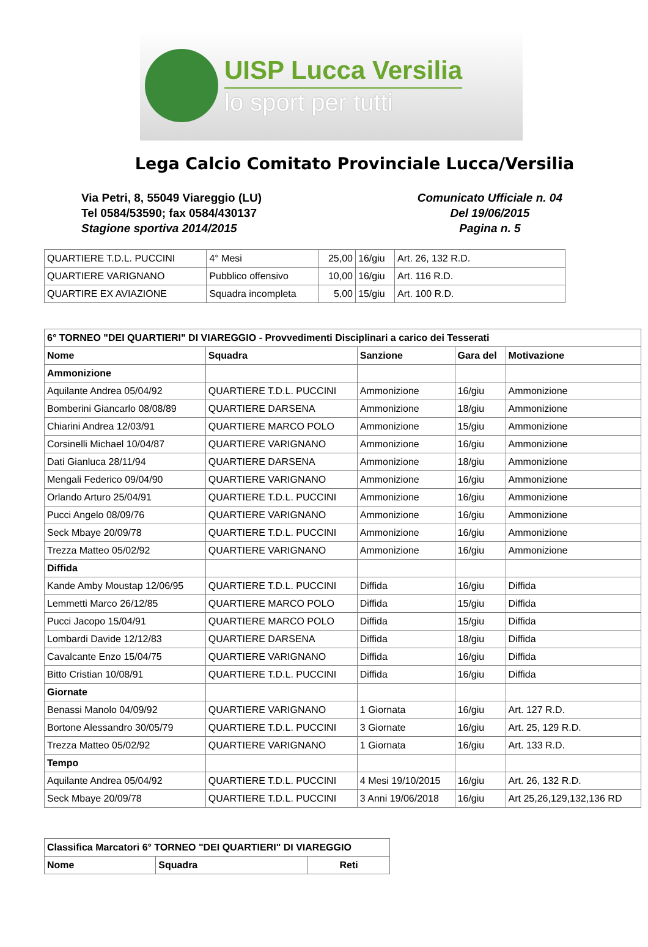UISP Lucca Versilia
lo sport per tutti
Lega Calcio Comitato Provinciale Lucca/Versilia
Via Petri, 8, 55049 Viareggio (LU)
Tel 0584/53590; fax 0584/430137
Stagione sportiva 2014/2015
Comunicato Ufficiale n. 04
Del 19/06/2015
Pagina n. 5
| QUARTIERE T.D.L. PUCCINI | 4° Mesi | 25,00 | 16/giu | Art. 26, 132 R.D. |
| QUARTIERE VARIGNANO | Pubblico offensivo | 10,00 | 16/giu | Art. 116 R.D. |
| QUARTIRE EX AVIAZIONE | Squadra incompleta | 5,00 | 15/giu | Art. 100 R.D. |
| 6° TORNEO "DEI QUARTIERI" DI VIAREGGIO - Provvedimenti Disciplinari a carico dei Tesserati | | | | |
| --- | --- | --- | --- | --- |
| Nome | Squadra | Sanzione | Gara del | Motivazione |
| Ammonizione | | | | |
| Aquilante Andrea 05/04/92 | QUARTIERE T.D.L. PUCCINI | Ammonizione | 16/giu | Ammonizione |
| Bomberini Giancarlo 08/08/89 | QUARTIERE DARSENA | Ammonizione | 18/giu | Ammonizione |
| Chiarini Andrea 12/03/91 | QUARTIERE MARCO POLO | Ammonizione | 15/giu | Ammonizione |
| Corsinelli Michael 10/04/87 | QUARTIERE VARIGNANO | Ammonizione | 16/giu | Ammonizione |
| Dati Gianluca 28/11/94 | QUARTIERE DARSENA | Ammonizione | 18/giu | Ammonizione |
| Mengali Federico 09/04/90 | QUARTIERE VARIGNANO | Ammonizione | 16/giu | Ammonizione |
| Orlando Arturo 25/04/91 | QUARTIERE T.D.L. PUCCINI | Ammonizione | 16/giu | Ammonizione |
| Pucci Angelo 08/09/76 | QUARTIERE VARIGNANO | Ammonizione | 16/giu | Ammonizione |
| Seck Mbaye 20/09/78 | QUARTIERE T.D.L. PUCCINI | Ammonizione | 16/giu | Ammonizione |
| Trezza Matteo 05/02/92 | QUARTIERE VARIGNANO | Ammonizione | 16/giu | Ammonizione |
| Diffida | | | | |
| Kande Amby Moustap 12/06/95 | QUARTIERE T.D.L. PUCCINI | Diffida | 16/giu | Diffida |
| Lemmetti Marco 26/12/85 | QUARTIERE MARCO POLO | Diffida | 15/giu | Diffida |
| Pucci Jacopo 15/04/91 | QUARTIERE MARCO POLO | Diffida | 15/giu | Diffida |
| Lombardi Davide 12/12/83 | QUARTIERE DARSENA | Diffida | 18/giu | Diffida |
| Cavalcante Enzo 15/04/75 | QUARTIERE VARIGNANO | Diffida | 16/giu | Diffida |
| Bitto Cristian 10/08/91 | QUARTIERE T.D.L. PUCCINI | Diffida | 16/giu | Diffida |
| Giornate | | | | |
| Benassi Manolo 04/09/92 | QUARTIERE VARIGNANO | 1 Giornata | 16/giu | Art. 127 R.D. |
| Bortone Alessandro 30/05/79 | QUARTIERE T.D.L. PUCCINI | 3 Giornate | 16/giu | Art. 25, 129 R.D. |
| Trezza Matteo 05/02/92 | QUARTIERE VARIGNANO | 1 Giornata | 16/giu | Art. 133 R.D. |
| Tempo | | | | |
| Aquilante Andrea 05/04/92 | QUARTIERE T.D.L. PUCCINI | 4 Mesi 19/10/2015 | 16/giu | Art. 26, 132 R.D. |
| Seck Mbaye 20/09/78 | QUARTIERE T.D.L. PUCCINI | 3 Anni 19/06/2018 | 16/giu | Art 25,26,129,132,136 RD |
| Classifica Marcatori 6° TORNEO "DEI QUARTIERI" DI VIAREGGIO | | |
| --- | --- | --- |
| Nome | Squadra | Reti |